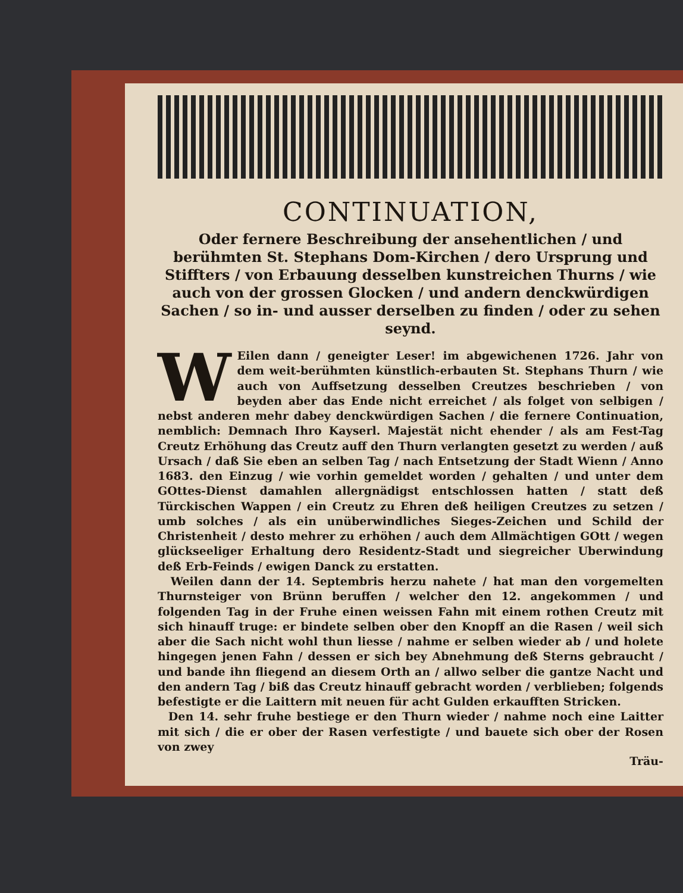CONTINUATION,
Oder fernere Beschreibung der ansehentlichen / und berühmten St. Stephans Dom-Kirchen / dero Ursprung und Stiffters / von Erbauung desselben kunstreichen Thurns / wie auch von der grossen Glocken / und andern denckwürdigen Sachen / so in- und ausser derselben zu finden / oder zu sehen seynd.
WEilen dann / geneigter Leser! im abgewichenen 1726. Jahr von dem weit-berühmten künstlich-erbauten St. Stephans Thurn / wie auch von Auffsetzung desselben Creutzes beschrieben / von beyden aber das Ende nicht erreichet / als folget von selbigen / nebst anderen mehr dabey denckwürdigen Sachen / die fernere Continuation, nemblich: Demnach Ihro Kayserl. Majestät nicht ehender / als am Fest-Tag Creutz Erhöhung das Creutz auff den Thurn verlangten gesetzt zu werden / auß Ursach / daß Sie eben an selben Tag / nach Entsetzung der Stadt Wienn / Anno 1683. den Einzug / wie vorhin gemeldet worden / gehalten / und unter dem GOttes-Dienst damahlen allergnädigst entschlossen hatten / statt deß Türckischen Wappen / ein Creutz zu Ehren deß heiligen Creutzes zu setzen / umb solches / als ein unüberwindliches Sieges-Zeichen und Schild der Christenheit / desto mehrer zu erhöhen / auch dem Allmächtigen GOtt / wegen glückseeliger Erhaltung dero Residentz-Stadt und siegreicher Uberwindung deß Erb-Feinds / ewigen Danck zu erstatten.
Weilen dann der 14. Septembris herzu nahete / hat man den vorgemelten Thurnsteiger von Brünn beruffen / welcher den 12. angekommen / und folgenden Tag in der Fruhe einen weissen Fahn mit einem rothen Creutz mit sich hinauff truge: er bindete selben ober den Knopff an die Rasen / weil sich aber die Sach nicht wohl thun liesse / nahme er selben wieder ab / und holete hingegen jenen Fahn / dessen er sich bey Abnehmung deß Sterns gebraucht / und bande ihn fliegend an diesem Orth an / allwo selber die gantze Nacht und den andern Tag / biß das Creutz hinauff gebracht worden / verblieben; folgends befestigte er die Laittern mit neuen für acht Gulden erkaufften Stricken.
Den 14. sehr fruhe bestiege er den Thurn wieder / nahme noch eine Laitter mit sich / die er ober der Rasen verfestigte / und bauete sich ober der Rosen von zwey
Träu-